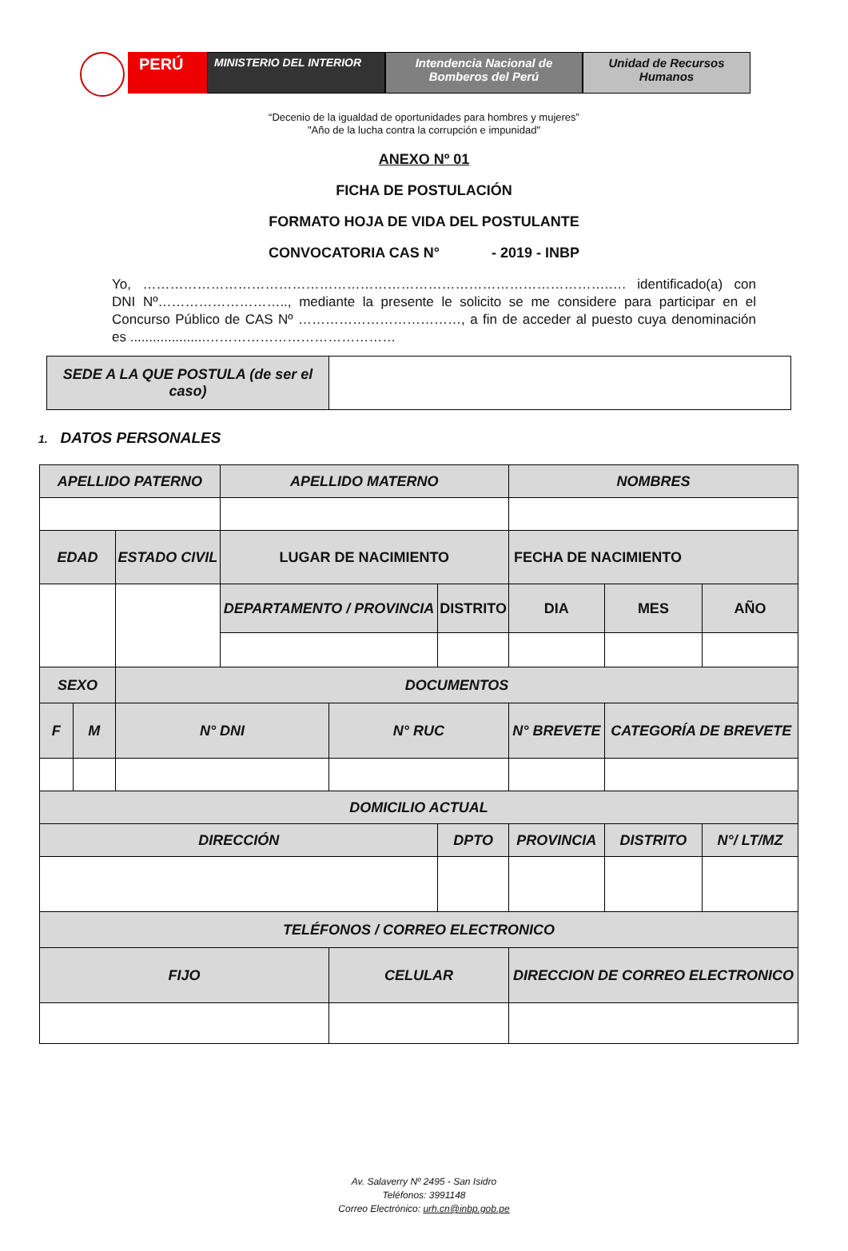PERÚ
MINISTERIO DEL INTERIOR Intendencia Nacional de
Bomberos del Perú
Unidad de Recursos
Humanos
“Decenio de la igualdad de oportunidades para hombres y mujeres”
"Año de la lucha contra la corrupción e impunidad"
ANEXO Nº 01
FICHA DE POSTULACIÓN
FORMATO HOJA DE VIDA DEL POSTULANTE
CONVOCATORIA CAS N° - 2019 - INBP
Yo, ………………………………………………………………………………………….…. identificado(a) con DNI Nº……………………….., mediante la presente le solicito se me considere para participar en el Concurso Público de CAS Nº ………………………………, a fin de acceder al puesto cuya denominación es ....................……………………………………
| SEDE A LA QUE POSTULA (de ser el caso) | |
1. DATOS PERSONALES
| APELLIDO PATERNO | | | APELLIDO MATERNO | | | | NOMBRES | | | |
| EDAD | | ESTADO CIVIL | LUGAR DE NACIMIENTO | | | | FECHA DE NACIMIENTO | | | |
| | | | DEPARTAMENTO / PROVINCIA | | DISTRITO | | DIA | MES | | AÑO |
| SEXO | | DOCUMENTOS | | | | | | | | |
| F | M | N° DNI | | N° RUC | | N° BREVETE | | CATEGORÍA DE BREVETE | | |
| DOMICILIO ACTUAL | | | | | | | | | | |
| DIRECCIÓN | | | | | DPTO | PROVINCIA | | DISTRITO | N°/ LT/MZ | |
| TELÉFONOS / CORREO ELECTRONICO | | | | | | | | | | |
| FIJO | | | | CELULAR | | | DIRECCION DE CORREO ELECTRONICO | | | |
Av. Salaverry Nº 2495 - San Isidro
Teléfonos: 3991148
Correo Electrónico: urh.cn@inbp.gob.pe